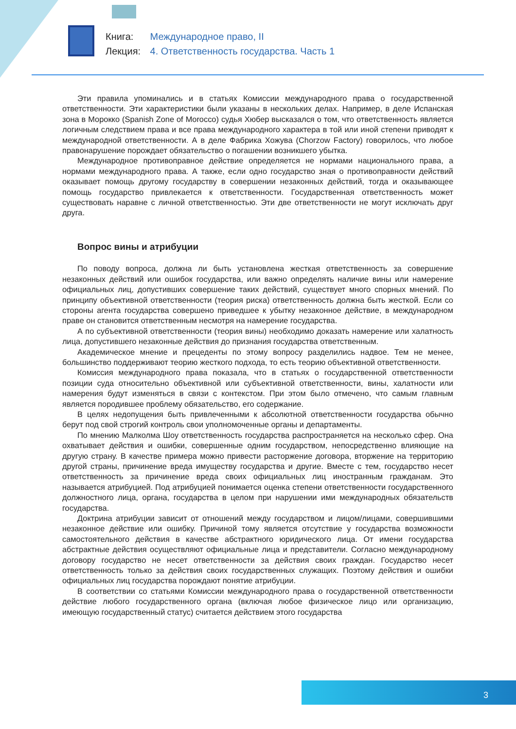Книга: Международное право, II
Лекция: 4. Ответственность государства. Часть 1
Эти правила упоминались и в статьях Комиссии международного права о государственной ответственности. Эти характеристики были указаны в нескольких делах. Например, в деле Испанская зона в Морокко (Spanish Zone of Morocco) судья Хюбер высказался о том, что ответственность является логичным следствием права и все права международного характера в той или иной степени приводят к международной ответственности. А в деле Фабрика Хожува (Chorzow Factory) говорилось, что любое правонарушение порождает обязательство о погашении возникшего убытка.
Международное противоправное действие определяется не нормами национального права, а нормами международного права. А также, если одно государство зная о противоправности действий оказывает помощь другому государству в совершении незаконных действий, тогда и оказывающее помощь государство привлекается к ответственности. Государственная ответственность может существовать наравне с личной ответственностью. Эти две ответственности не могут исключать друг друга.
Вопрос вины и атрибуции
По поводу вопроса, должна ли быть установлена жесткая ответственность за совершение незаконных действий или ошибок государства, или важно определять наличие вины или намерение официальных лиц, допустивших совершение таких действий, существует много спорных мнений. По принципу объективной ответственности (теория риска) ответственность должна быть жесткой. Если со стороны агента государства совершено приведшее к убытку незаконное действие, в международном праве он становится ответственным несмотря на намерение государства.
А по субъективной ответственности (теория вины) необходимо доказать намерение или халатность лица, допустившего незаконные действия до признания государства ответственным.
Академическое мнение и прецеденты по этому вопросу разделились надвое. Тем не менее, большинство поддерживают теорию жесткого подхода, то есть теорию объективной ответственности.
Комиссия международного права показала, что в статьях о государственной ответственности позиции суда относительно объективной или субъективной ответственности, вины, халатности или намерения будут изменяться в связи с контекстом. При этом было отмечено, что самым главным является породившее проблему обязательство, его содержание.
В целях недопущения быть привлеченными к абсолютной ответственности государства обычно берут под свой строгий контроль свои уполномоченные органы и департаменты.
По мнению Малколма Шоу ответственность государства распространяется на несколько сфер. Она охватывает действия и ошибки, совершенные одним государством, непосредственно влияющие на другую страну. В качестве примера можно привести расторжение договора, вторжение на территорию другой страны, причинение вреда имуществу государства и другие. Вместе с тем, государство несет ответственность за причинение вреда своих официальных лиц иностранным гражданам. Это называется атрибуцией. Под атрибуцией понимается оценка степени ответственности государственного должностного лица, органа, государства в целом при нарушении ими международных обязательств государства.
Доктрина атрибуции зависит от отношений между государством и лицом/лицами, совершившими незаконное действие или ошибку. Причиной тому является отсутствие у государства возможности самостоятельного действия в качестве абстрактного юридического лица. От имени государства абстрактные действия осуществляют официальные лица и представители. Согласно международному договору государство не несет ответственности за действия своих граждан. Государство несет ответственность только за действия своих государственных служащих. Поэтому действия и ошибки официальных лиц государства порождают понятие атрибуции.
В соответствии со статьями Комиссии международного права о государственной ответственности действие любого государственного органа (включая любое физическое лицо или организацию, имеющую государственный статус) считается действием этого государства
3